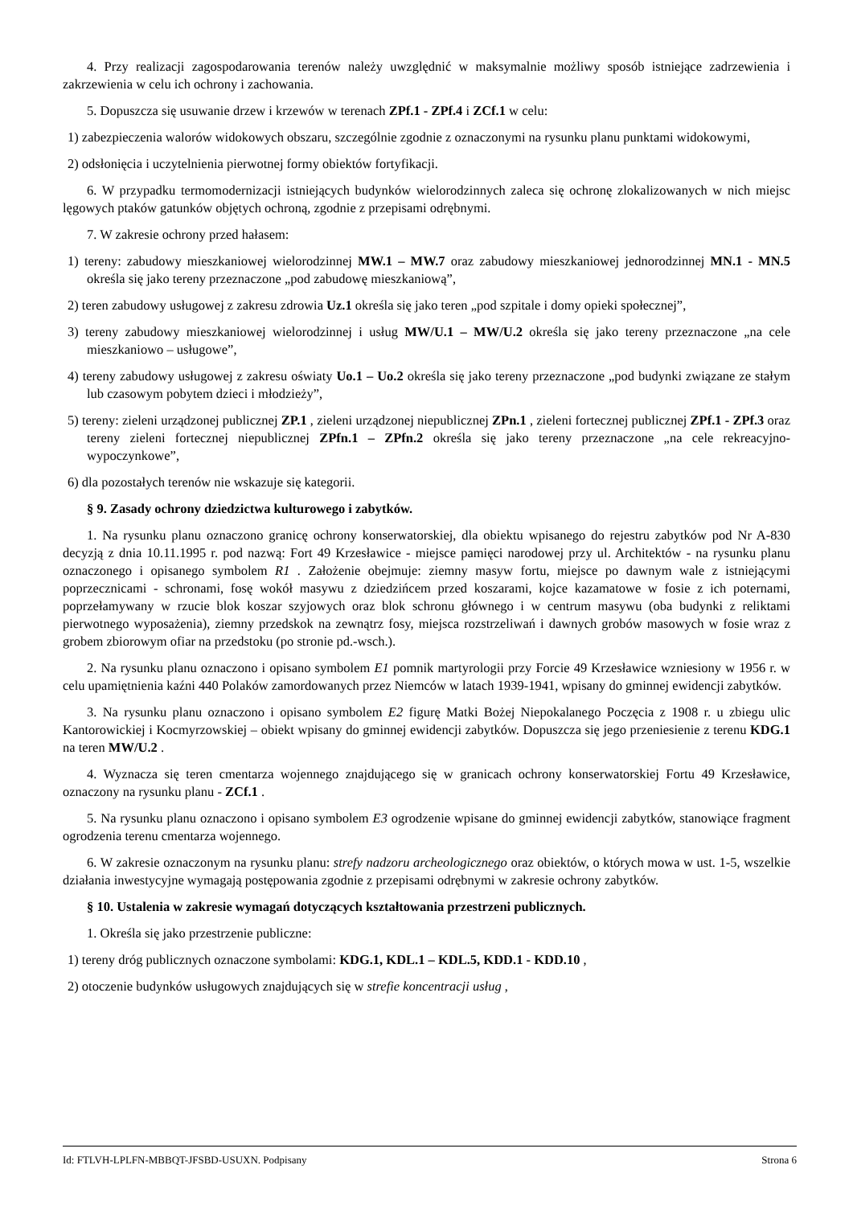4. Przy realizacji zagospodarowania terenów należy uwzględnić w maksymalnie możliwy sposób istniejące zadrzewienia i zakrzewienia w celu ich ochrony i zachowania.
5. Dopuszcza się usuwanie drzew i krzewów w terenach ZPf.1 - ZPf.4 i ZCf.1 w celu:
1) zabezpieczenia walorów widokowych obszaru, szczególnie zgodnie z oznaczonymi na rysunku planu punktami widokowymi,
2) odsłonięcia i uczytelnienia pierwotnej formy obiektów fortyfikacji.
6. W przypadku termomodernizacji istniejących budynków wielorodzinnych zaleca się ochronę zlokalizowanych w nich miejsc lęgowych ptaków gatunków objętych ochroną, zgodnie z przepisami odrębnymi.
7. W zakresie ochrony przed hałasem:
1) tereny: zabudowy mieszkaniowej wielorodzinnej MW.1 – MW.7 oraz zabudowy mieszkaniowej jednorodzinnej MN.1 - MN.5 określa się jako tereny przeznaczone „pod zabudowę mieszkaniową”,
2) teren zabudowy usługowej z zakresu zdrowia Uz.1 określa się jako teren „pod szpitale i domy opieki społecznej”,
3) tereny zabudowy mieszkaniowej wielorodzinnej i usług MW/U.1 – MW/U.2 określa się jako tereny przeznaczone „na cele mieszkaniowo – usługowe”,
4) tereny zabudowy usługowej z zakresu oświaty Uo.1 – Uo.2 określa się jako tereny przeznaczone „pod budynki związane ze stałym lub czasowym pobytem dzieci i młodzieży”,
5) tereny: zieleni urządzonej publicznej ZP.1 , zieleni urządzonej niepublicznej ZPn.1 , zieleni fortecznej publicznej ZPf.1 - ZPf.3 oraz tereny zieleni fortecznej niepublicznej ZPfn.1 – ZPfn.2 określa się jako tereny przeznaczone „na cele rekreacyjno-wypoczynkowe”,
6) dla pozostałych terenów nie wskazuje się kategorii.
§ 9. Zasady ochrony dziedzictwa kulturowego i zabytków.
1. Na rysunku planu oznaczono granicę ochrony konserwatorskiej, dla obiektu wpisanego do rejestru zabytków pod Nr A-830 decyzją z dnia 10.11.1995 r. pod nazwą: Fort 49 Krzesławice - miejsce pamięci narodowej przy ul. Architektów - na rysunku planu oznaczonego i opisanego symbolem R1 . Założenie obejmuje: ziemny masyw fortu, miejsce po dawnym wale z istniejącymi poprzecznicami - schronami, fosę wokół masywu z dziedzińcem przed koszarami, kojce kazamatowe w fosie z ich poternami, poprzełamywany w rzucie blok koszar szyjowych oraz blok schronu głównego i w centrum masywu (oba budynki z reliktami pierwotnego wyposażenia), ziemny przedskok na zewnątrz fosy, miejsca rozstrzeliwań i dawnych grobów masowych w fosie wraz z grobem zbiorowym ofiar na przedstoku (po stronie pd.-wsch.).
2. Na rysunku planu oznaczono i opisano symbolem E1 pomnik martyrologii przy Forcie 49 Krzesławice wzniesiony w 1956 r. w celu upamiętnienia kaźni 440 Polaków zamordowanych przez Niemców w latach 1939-1941, wpisany do gminnej ewidencji zabytków.
3. Na rysunku planu oznaczono i opisano symbolem E2 figurę Matki Bożej Niepokalanego Poczęcia z 1908 r. u zbiegu ulic Kantorowickiej i Kocmyrzowskiej – obiekt wpisany do gminnej ewidencji zabytków. Dopuszcza się jego przeniesienie z terenu KDG.1 na teren MW/U.2 .
4. Wyznacza się teren cmentarza wojennego znajdującego się w granicach ochrony konserwatorskiej Fortu 49 Krzesławice, oznaczony na rysunku planu - ZCf.1 .
5. Na rysunku planu oznaczono i opisano symbolem E3 ogrodzenie wpisane do gminnej ewidencji zabytków, stanowiące fragment ogrodzenia terenu cmentarza wojennego.
6. W zakresie oznaczonym na rysunku planu: strefy nadzoru archeologicznego oraz obiektów, o których mowa w ust. 1-5, wszelkie działania inwestycyjne wymagają postępowania zgodnie z przepisami odrębnymi w zakresie ochrony zabytków.
§ 10. Ustalenia w zakresie wymagań dotyczących kształtowania przestrzeni publicznych.
1. Określa się jako przestrzenie publiczne:
1) tereny dróg publicznych oznaczone symbolami: KDG.1, KDL.1 – KDL.5, KDD.1 - KDD.10 ,
2) otoczenie budynków usługowych znajdujących się w strefie koncentracji usług ,
Id: FTLVH-LPLFN-MBBQT-JFSBD-USUXN. Podpisany Strona 6